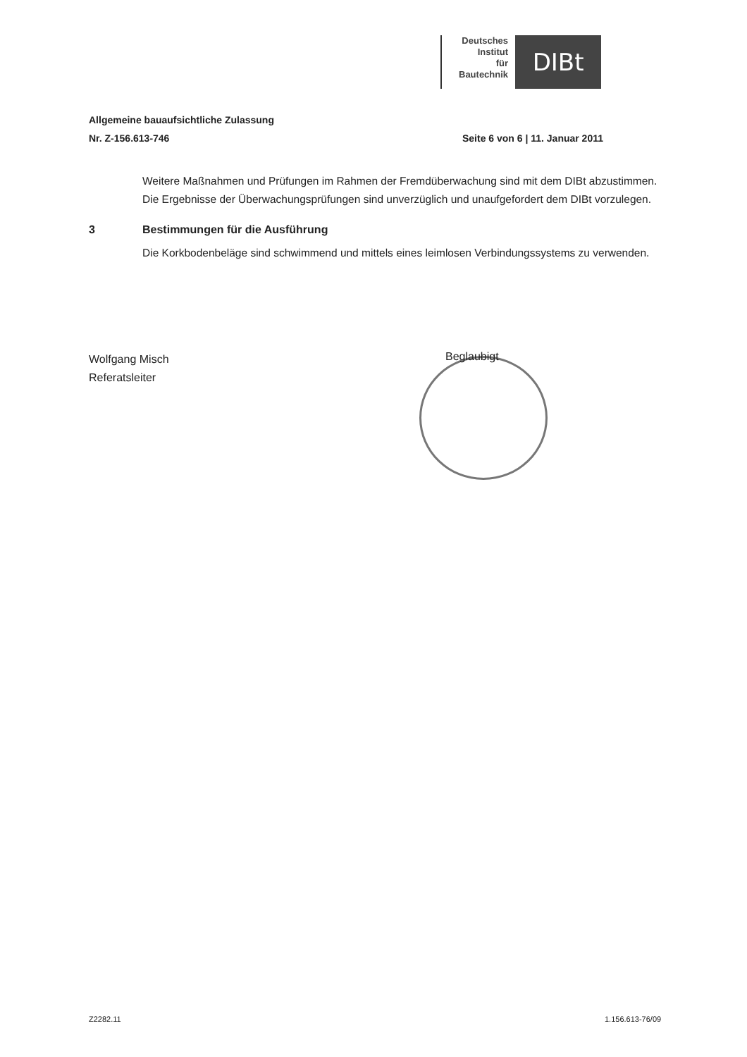Deutsches
Institut
für
Bautechnik
DIBt
Allgemeine bauaufsichtliche Zulassung
Nr. Z-156.613-746 Seite 6 von 6 | 11. Januar 2011
Weitere Maßnahmen und Prüfungen im Rahmen der Fremdüberwachung sind mit dem DIBt abzustimmen.
Die Ergebnisse der Überwachungsprüfungen sind unverzüglich und unaufgefordert dem DIBt vorzulegen.
3 Bestimmungen für die Ausführung
Die Korkbodenbeläge sind schwimmend und mittels eines leimlosen Verbindungssystems zu verwenden.
Wolfgang Misch
Referatsleiter
Beglaubigt
Z2282.11 1.156.613-76/09